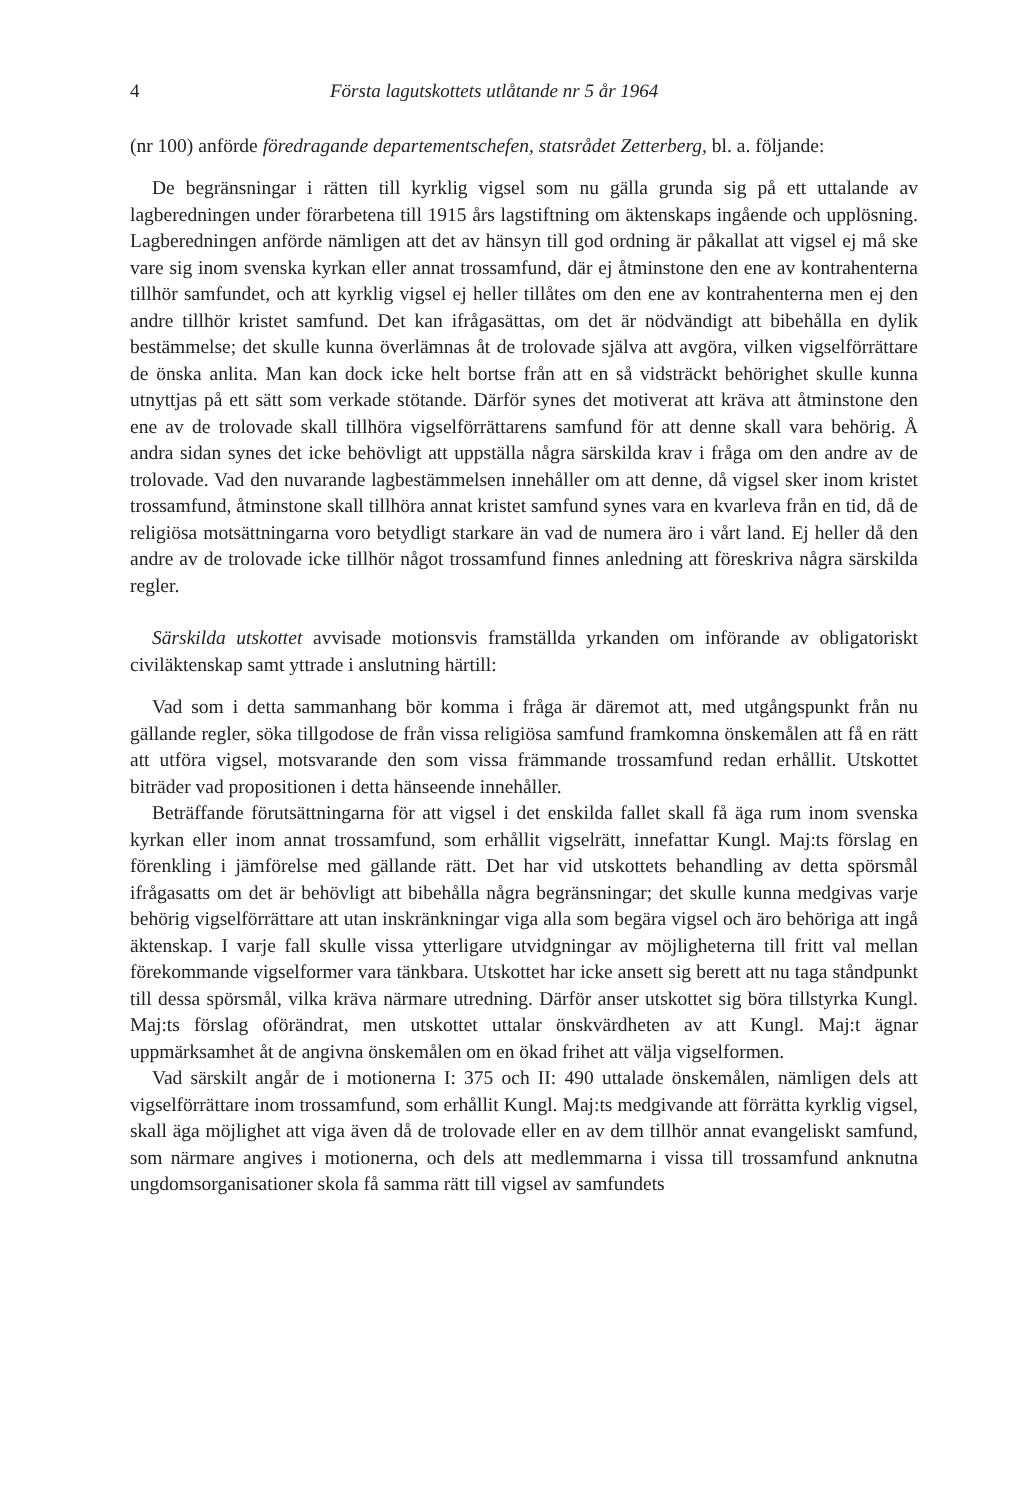4 Första lagutskottets utlåtande nr 5 år 1964
(nr 100) anförde föredragande departementschefen, statsrådet Zetterberg, bl. a. följande:
De begränsningar i rätten till kyrklig vigsel som nu gälla grunda sig på ett uttalande av lagberedningen under förarbetena till 1915 års lagstiftning om äktenskaps ingående och upplösning. Lagberedningen anförde nämligen att det av hänsyn till god ordning är påkallat att vigsel ej må ske vare sig inom svenska kyrkan eller annat trossamfund, där ej åtminstone den ene av kontrahenterna tillhör samfundet, och att kyrklig vigsel ej heller tillåtes om den ene av kontrahenterna men ej den andre tillhör kristet samfund. Det kan ifrågasättas, om det är nödvändigt att bibehålla en dylik bestämmelse; det skulle kunna överlämnas åt de trolovade själva att avgöra, vilken vigselförrättare de önska anlita. Man kan dock icke helt bortse från att en så vidsträckt behörighet skulle kunna utnyttjas på ett sätt som verkade stötande. Därför synes det motiverat att kräva att åtminstone den ene av de trolovade skall tillhöra vigselförrättarens samfund för att denne skall vara behörig. Å andra sidan synes det icke behövligt att uppställa några särskilda krav i fråga om den andre av de trolovade. Vad den nuvarande lagbestämmelsen innehåller om att denne, då vigsel sker inom kristet trossamfund, åtminstone skall tillhöra annat kristet samfund synes vara en kvarleva från en tid, då de religiösa motsättningarna voro betydligt starkare än vad de numera äro i vårt land. Ej heller då den andre av de trolovade icke tillhör något trossamfund finnes anledning att föreskriva några särskilda regler.
Särskilda utskottet avvisade motionsvis framställda yrkanden om införande av obligatoriskt civiläktenskap samt yttrade i anslutning härtill:
Vad som i detta sammanhang bör komma i fråga är däremot att, med utgångspunkt från nu gällande regler, söka tillgodose de från vissa religiösa samfund framkomna önskemålen att få en rätt att utföra vigsel, motsvarande den som vissa främmande trossamfund redan erhållit. Utskottet biträder vad propositionen i detta hänseende innehåller.
Beträffande förutsättningarna för att vigsel i det enskilda fallet skall få äga rum inom svenska kyrkan eller inom annat trossamfund, som erhållit vigselrätt, innefattar Kungl. Maj:ts förslag en förenkling i jämförelse med gällande rätt. Det har vid utskottets behandling av detta spörsmål ifrågasatts om det är behövligt att bibehålla några begränsningar; det skulle kunna medgivas varje behörig vigselförrättare att utan inskränkningar viga alla som begära vigsel och äro behöriga att ingå äktenskap. I varje fall skulle vissa ytterligare utvidgningar av möjligheterna till fritt val mellan förekommande vigselformer vara tänkbara. Utskottet har icke ansett sig berett att nu taga ståndpunkt till dessa spörsmål, vilka kräva närmare utredning. Därför anser utskottet sig böra tillstyrka Kungl. Maj:ts förslag oförändrat, men utskottet uttalar önskvärdheten av att Kungl. Maj:t ägnar uppmärksamhet åt de angivna önskemålen om en ökad frihet att välja vigselformen.
Vad särskilt angår de i motionerna I: 375 och II: 490 uttalade önskemålen, nämligen dels att vigselförrättare inom trossamfund, som erhållit Kungl. Maj:ts medgivande att förrätta kyrklig vigsel, skall äga möjlighet att viga även då de trolovade eller en av dem tillhör annat evangeliskt samfund, som närmare angives i motionerna, och dels att medlemmarna i vissa till trossamfund anknutna ungdomsorganisationer skola få samma rätt till vigsel av samfundets